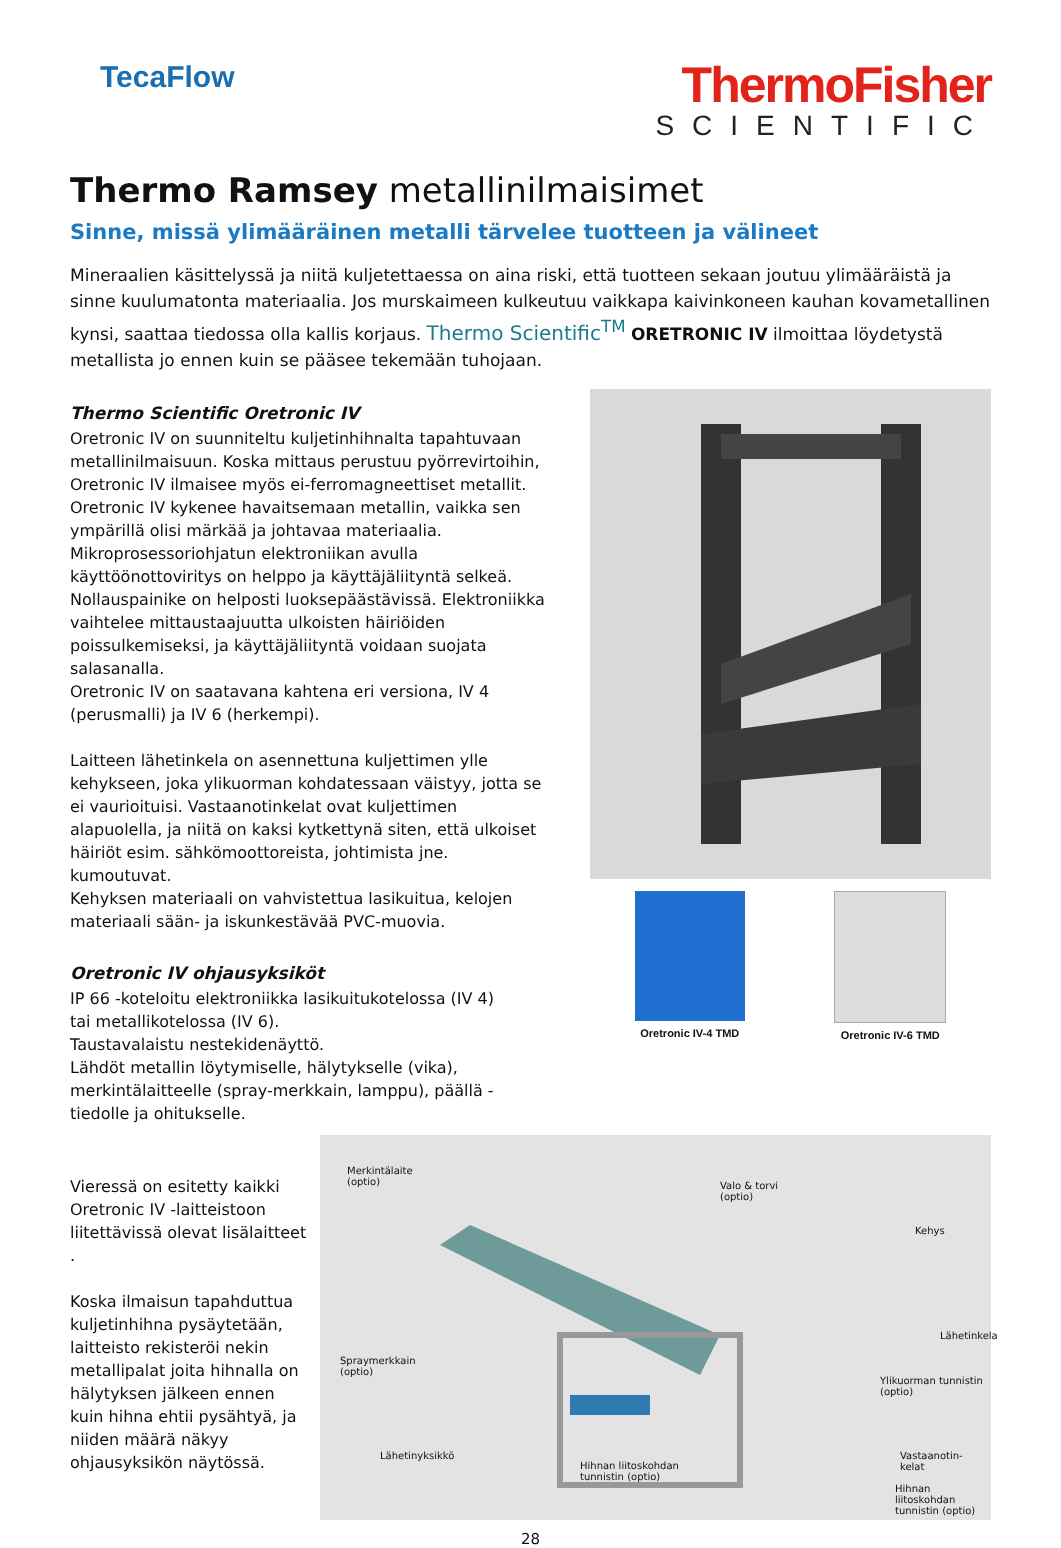TecaFlow
ThermoFisher
SCIENTIFIC
Thermo Ramsey metallinilmaisimet
Sinne, missä ylimääräinen metalli tärvelee tuotteen ja välineet
Mineraalien käsittelyssä ja niitä kuljetettaessa on aina riski, että tuotteen sekaan joutuu ylimääräistä ja sinne kuulumatonta materiaalia. Jos murskaimeen kulkeutuu vaikkapa kaivinkoneen kauhan kovametallinen kynsi, saattaa tiedossa olla kallis korjaus. Thermo Scientific<sup>TM</sup> ORETRONIC IV ilmoittaa löydetystä metallista jo ennen kuin se pääsee tekemään tuhojaan.
Thermo Scientific Oretronic IV
Oretronic IV on suunniteltu kuljetinhihnalta tapahtuvaan metallinilmaisuun. Koska mittaus perustuu pyörrevirtoihin, Oretronic IV ilmaisee myös ei-ferromagneettiset metallit. Oretronic IV kykenee havaitsemaan metallin, vaikka sen ympärillä olisi märkää ja johtavaa materiaalia.
Mikroprosessoriohjatun elektroniikan avulla käyttöönottoviritys on helppo ja käyttäjäliityntä selkeä. Nollauspainike on helposti luoksepäästävissä. Elektroniikka vaihtelee mittaustaajuutta ulkoisten häiriöiden poissulkemiseksi, ja käyttäjäliityntä voidaan suojata salasanalla.
Oretronic IV on saatavana kahtena eri versiona, IV 4 (perusmalli) ja IV 6 (herkempi).
Laitteen lähetinkela on asennettuna kuljettimen ylle kehykseen, joka ylikuorman kohdatessaan väistyy, jotta se ei vaurioituisi. Vastaanotinkelat ovat kuljettimen alapuolella, ja niitä on kaksi kytkettynä siten, että ulkoiset häiriöt esim. sähkömoottoreista, johtimista jne. kumoutuvat.
Kehyksen materiaali on vahvistettua lasikuitua, kelojen materiaali sään- ja iskunkestävää PVC-muovia.
Oretronic IV ohjausyksiköt
IP 66 -koteloitu elektroniikka lasikuitukotelossa (IV 4)
tai metallikotelossa (IV 6).
Taustavalaistu nestekidenäyttö.
Lähdöt metallin löytymiselle, hälytykselle (vika), merkintälaitteelle (spray-merkkain, lamppu), päällä -tiedolle ja ohitukselle.
Oretronic IV-4 TMD Oretronic IV-6 TMD
Vieressä on esitetty kaikki Oretronic IV -laitteistoon liitettävissä olevat lisälaitteet .
Koska ilmaisun tapahduttua kuljetinhihna pysäytetään, laitteisto rekisteröi nekin metallipalat joita hihnalla on hälytyksen jälkeen ennen kuin hihna ehtii pysähtyä, ja niiden määrä näkyy ohjausyksikön näytössä.
Merkintälaite
(optio) Valo & torvi
(optio)
Kehys
Lähetinkela
Spraymerkkain
(optio)
Ylikuorman tunnistin
(optio)
Lähetinyksikkö Vastaanotin-
kelat Hihnan liitoskohdan
tunnistin (optio)
Hihnan liitoskohdan
tunnistin (optio)
28